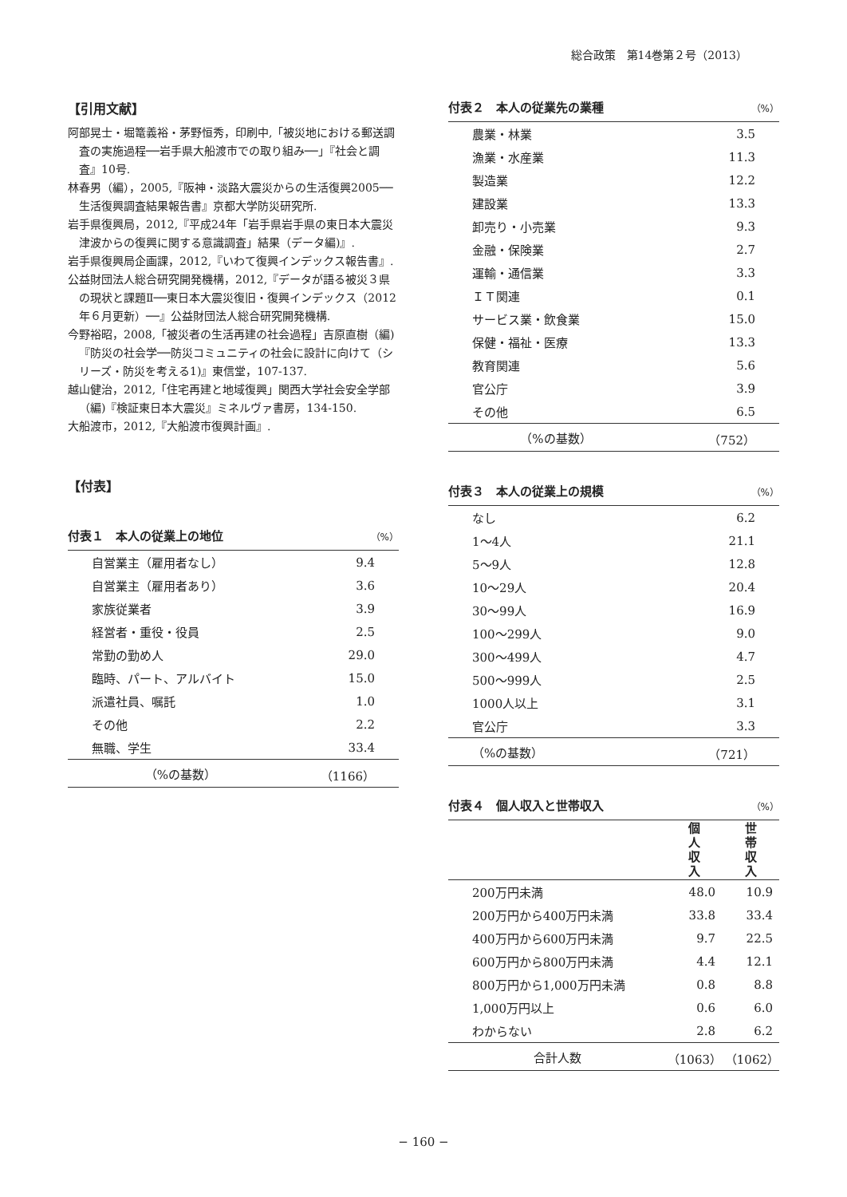総合政策　第14巻第２号（2013）
【引用文献】
阿部晃士・堀篭義裕・茅野恒秀，印刷中,「被災地における郵送調査の実施過程──岩手県大船渡市での取り組み──」『社会と調査』10号.
林春男（編），2005,『阪神・淡路大震災からの生活復興2005──生活復興調査結果報告書』京都大学防災研究所.
岩手県復興局，2012,『平成24年「岩手県岩手県の東日本大震災津波からの復興に関する意識調査」結果（データ編)』.
岩手県復興局企画課，2012,『いわて復興インデックス報告書』.
公益財団法人総合研究開発機構，2012,『データが語る被災３県の現状と課題Ⅱ──東日本大震災復旧・復興インデックス（2012年６月更新）──』公益財団法人総合研究開発機構.
今野裕昭，2008,「被災者の生活再建の社会過程」吉原直樹（編)『防災の社会学──防災コミュニティの社会に設計に向けて（シリーズ・防災を考える1)』東信堂，107-137.
越山健治，2012,「住宅再建と地域復興」関西大学社会安全学部（編)『検証東日本大震災』ミネルヴァ書房，134-150.
大船渡市，2012,『大船渡市復興計画』.
【付表】
付表１　本人の従業上の地位 （%）
| 自営業主（雇用者なし） | 9.4 |
| 自営業主（雇用者あり） | 3.6 |
| 家族従業者 | 3.9 |
| 経営者・重役・役員 | 2.5 |
| 常勤の勤め人 | 29.0 |
| 臨時、パート、アルバイト | 15.0 |
| 派遣社員、嘱託 | 1.0 |
| その他 | 2.2 |
| 無職、学生 | 33.4 |
| （%の基数） | （1166） |
付表２　本人の従業先の業種 （%）
| 農業・林業 | 3.5 |
| 漁業・水産業 | 11.3 |
| 製造業 | 12.2 |
| 建設業 | 13.3 |
| 卸売り・小売業 | 9.3 |
| 金融・保険業 | 2.7 |
| 運輸・通信業 | 3.3 |
| ＩＴ関連 | 0.1 |
| サービス業・飲食業 | 15.0 |
| 保健・福祉・医療 | 13.3 |
| 教育関連 | 5.6 |
| 官公庁 | 3.9 |
| その他 | 6.5 |
| （%の基数） | （752） |
付表３　本人の従業上の規模 （%）
| なし | 6.2 |
| 1〜4人 | 21.1 |
| 5〜9人 | 12.8 |
| 10〜29人 | 20.4 |
| 30〜99人 | 16.9 |
| 100〜299人 | 9.0 |
| 300〜499人 | 4.7 |
| 500〜999人 | 2.5 |
| 1000人以上 | 3.1 |
| 官公庁 | 3.3 |
| （%の基数） | （721） |
付表４　個人収入と世帯収入 （%）
| | 個 人 収 入 | 世 帯 収 入 |
| --- | --- | --- |
| 200万円未満 | 48.0 | 10.9 |
| 200万円から400万円未満 | 33.8 | 33.4 |
| 400万円から600万円未満 | 9.7 | 22.5 |
| 600万円から800万円未満 | 4.4 | 12.1 |
| 800万円から1,000万円未満 | 0.8 | 8.8 |
| 1,000万円以上 | 0.6 | 6.0 |
| わからない | 2.8 | 6.2 |
| 合計人数 | （1063） | （1062） |
− 160 −